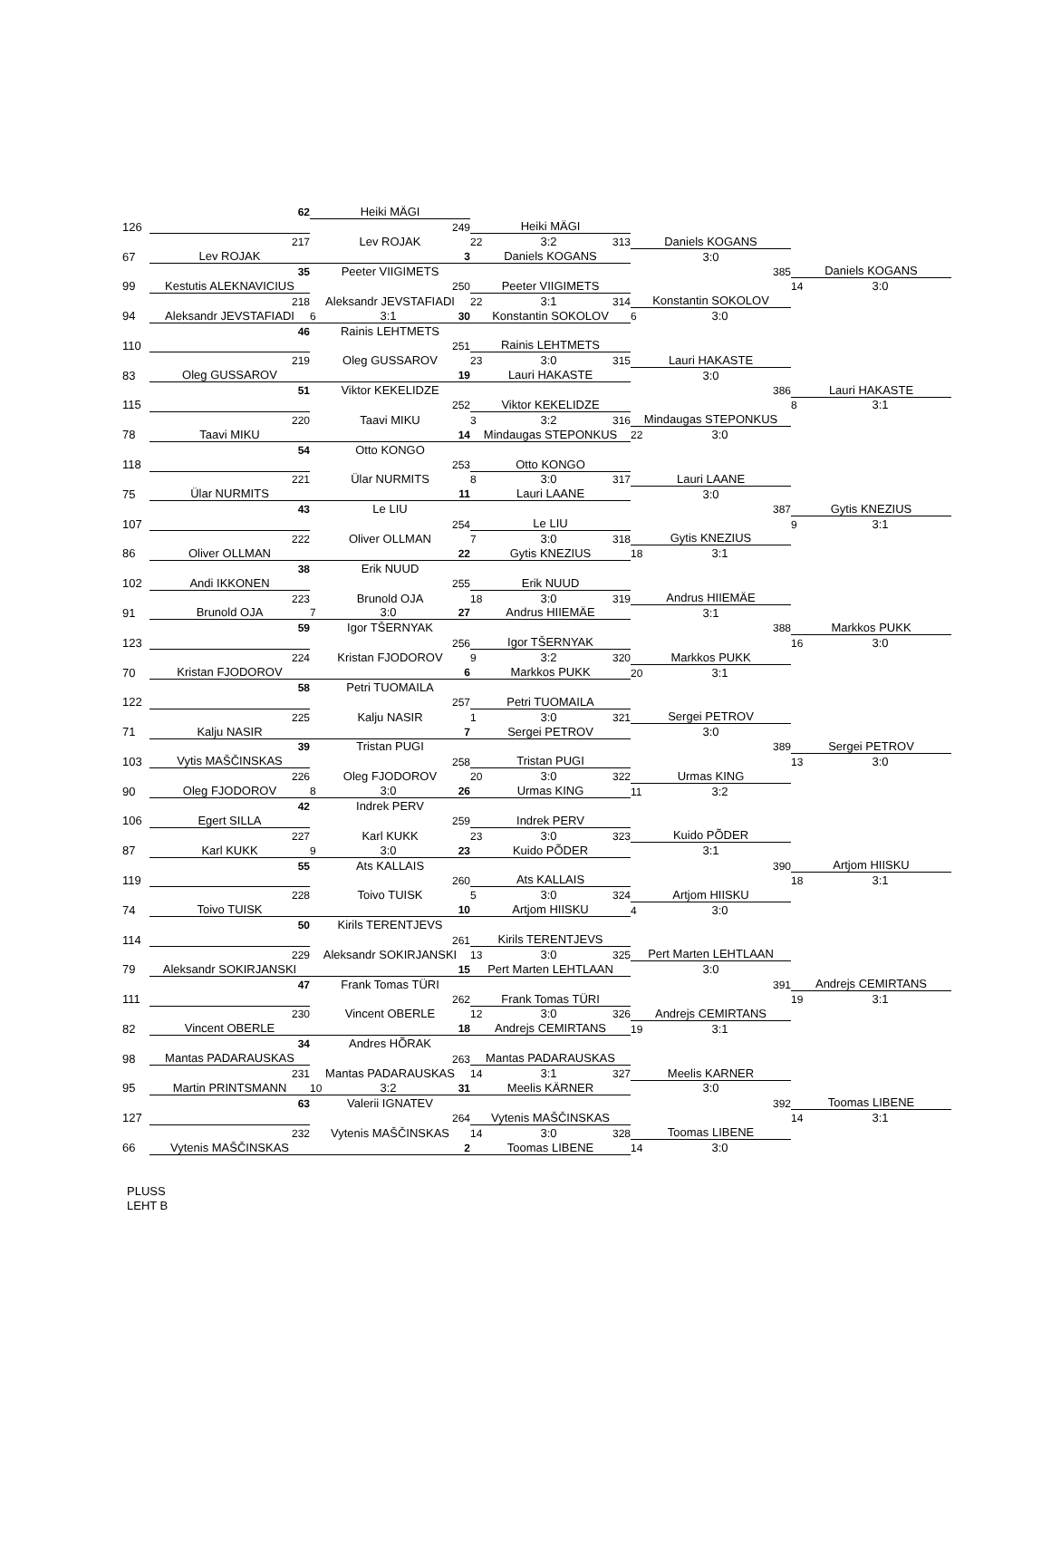| | 62 | Heiki MÄGI | | | |
| 126 | | 249 | Heiki MÄGI | | |
| | 217 | Lev ROJAK | 22 3:2 313 | Daniels KOGANS | |
| 67 | Lev ROJAK | 3 | Daniels KOGANS | 3:0 | |
| | 35 | Peeter VIIGIMETS | | 385 | Daniels KOGANS |
| 99 | Kestutis ALEKNAVICIUS | 250 | Peeter VIIGIMETS | | 14 3:0 |
| | 218 | Aleksandr JEVSTAFIADI | 22 3:1 314 | Konstantin SOKOLOV | |
| 94 | Aleksandr JEVSTAFIADI | 6 3:1 30 | Konstantin SOKOLOV | 6 3:0 | |
| | 46 | Rainis LEHTMETS | | | |
| 110 | | 251 | Rainis LEHTMETS | | |
| | 219 | Oleg GUSSAROV | 23 3:0 315 | Lauri HAKASTE | |
| 83 | Oleg GUSSAROV | 19 | Lauri HAKASTE | 3:0 | |
| | 51 | Viktor KEKELIDZE | | 386 | Lauri HAKASTE |
| 115 | | 252 | Viktor KEKELIDZE | | 8 3:1 |
| | 220 | Taavi MIKU | 3 3:2 316 | Mindaugas STEPONKUS | |
| 78 | Taavi MIKU | 14 | Mindaugas STEPONKUS | 22 3:0 | |
| | 54 | Otto KONGO | | | |
| 118 | | 253 | Otto KONGO | | |
| | 221 | Ülar NURMITS | 8 3:0 317 | Lauri LAANE | |
| 75 | Ülar NURMITS | 11 | Lauri LAANE | 3:0 | |
| | 43 | Le LIU | | 387 | Gytis KNEZIUS |
| 107 | | 254 | Le LIU | | 9 3:1 |
| | 222 | Oliver OLLMAN | 7 3:0 318 | Gytis KNEZIUS | |
| 86 | Oliver OLLMAN | 22 | Gytis KNEZIUS | 18 3:1 | |
| | 38 | Erik NUUD | | | |
| 102 | Andi IKKONEN | 255 | Erik NUUD | | |
| | 223 | Brunold OJA | 18 3:0 319 | Andrus HIIEMÄE | |
| 91 | Brunold OJA | 7 3:0 27 | Andrus HIIEMÄE | 3:1 | |
| | 59 | Igor TŠERNYAK | | 388 | Markkos PUKK |
| 123 | | 256 | Igor TŠERNYAK | | 16 3:0 |
| | 224 | Kristan FJODOROV | 9 3:2 320 | Markkos PUKK | |
| 70 | Kristan FJODOROV | 6 | Markkos PUKK | 20 3:1 | |
| | 58 | Petri TUOMAILA | | | |
| 122 | | 257 | Petri TUOMAILA | | |
| | 225 | Kalju NASIR | 1 3:0 321 | Sergei PETROV | |
| 71 | Kalju NASIR | 7 | Sergei PETROV | 3:0 | |
| | 39 | Tristan PUGI | | 389 | Sergei PETROV |
| 103 | Vytis MAŠČINSKAS | 258 | Tristan PUGI | | 13 3:0 |
| | 226 | Oleg FJODOROV | 20 3:0 322 | Urmas KING | |
| 90 | Oleg FJODOROV | 8 3:0 26 | Urmas KING | 11 3:2 | |
| | 42 | Indrek PERV | | | |
| 106 | Egert SILLA | 259 | Indrek PERV | | |
| | 227 | Karl KUKK | 23 3:0 323 | Kuido PÕDER | |
| 87 | Karl KUKK | 9 3:0 23 | Kuido PÕDER | 3:1 | |
| | 55 | Ats KALLAIS | | 390 | Artjom HIISKU |
| 119 | | 260 | Ats KALLAIS | | 18 3:1 |
| | 228 | Toivo TUISK | 5 3:0 324 | Artjom HIISKU | |
| 74 | Toivo TUISK | 10 | Artjom HIISKU | 4 3:0 | |
| | 50 | Kirils TERENTJEVS | | | |
| 114 | | 261 | Kirils TERENTJEVS | | |
| | 229 | Aleksandr SOKIRJANSKI | 13 3:0 325 | Pert Marten LEHTLAAN | |
| 79 | Aleksandr SOKIRJANSKI | 15 | Pert Marten LEHTLAAN | 3:0 | |
| | 47 | Frank Tomas TÜRI | | 391 | Andrejs CEMIRTANS |
| 111 | | 262 | Frank Tomas TÜRI | | 19 3:1 |
| | 230 | Vincent OBERLE | 12 3:0 326 | Andrejs CEMIRTANS | |
| 82 | Vincent OBERLE | 18 | Andrejs CEMIRTANS | 19 3:1 | |
| | 34 | Andres HÕRAK | | | |
| 98 | Mantas PADARAUSKAS | 263 | Mantas PADARAUSKAS | | |
| | 231 | Mantas PADARAUSKAS | 14 3:1 327 | Meelis KARNER | |
| 95 | Martin PRINTSMANN | 10 3:2 31 | Meelis KÄRNER | 3:0 | |
| | 63 | Valerii IGNATEV | | 392 | Toomas LIBENE |
| 127 | | 264 | Vytenis MAŠČINSKAS | | 14 3:1 |
| | 232 | Vytenis MAŠČINSKAS | 14 3:0 328 | Toomas LIBENE | |
| 66 | Vytenis MAŠČINSKAS | 2 | Toomas LIBENE | 14 3:0 | |
PLUSS
LEHT B